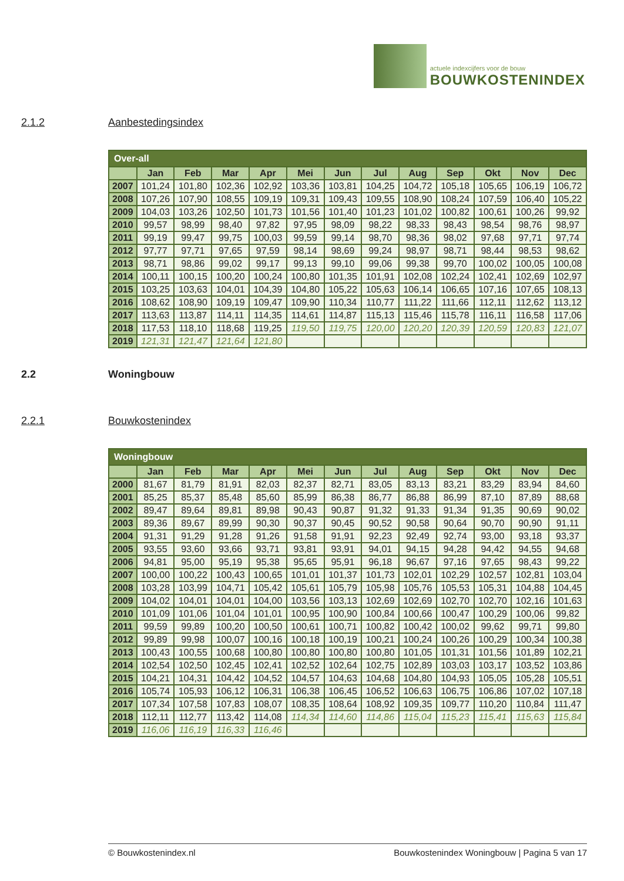actuele indexcijfers voor de bouw
BOUWKOSTENINDEX
2.1.2 Aanbestedingsindex
| Over-all | | | | | | | | | | | | |
| | Jan | Feb | Mar | Apr | Mei | Jun | Jul | Aug | Sep | Okt | Nov | Dec |
| 2007 | 101,24 | 101,80 | 102,36 | 102,92 | 103,36 | 103,81 | 104,25 | 104,72 | 105,18 | 105,65 | 106,19 | 106,72 |
| 2008 | 107,26 | 107,90 | 108,55 | 109,19 | 109,31 | 109,43 | 109,55 | 108,90 | 108,24 | 107,59 | 106,40 | 105,22 |
| 2009 | 104,03 | 103,26 | 102,50 | 101,73 | 101,56 | 101,40 | 101,23 | 101,02 | 100,82 | 100,61 | 100,26 | 99,92 |
| 2010 | 99,57 | 98,99 | 98,40 | 97,82 | 97,95 | 98,09 | 98,22 | 98,33 | 98,43 | 98,54 | 98,76 | 98,97 |
| 2011 | 99,19 | 99,47 | 99,75 | 100,03 | 99,59 | 99,14 | 98,70 | 98,36 | 98,02 | 97,68 | 97,71 | 97,74 |
| 2012 | 97,77 | 97,71 | 97,65 | 97,59 | 98,14 | 98,69 | 99,24 | 98,97 | 98,71 | 98,44 | 98,53 | 98,62 |
| 2013 | 98,71 | 98,86 | 99,02 | 99,17 | 99,13 | 99,10 | 99,06 | 99,38 | 99,70 | 100,02 | 100,05 | 100,08 |
| 2014 | 100,11 | 100,15 | 100,20 | 100,24 | 100,80 | 101,35 | 101,91 | 102,08 | 102,24 | 102,41 | 102,69 | 102,97 |
| 2015 | 103,25 | 103,63 | 104,01 | 104,39 | 104,80 | 105,22 | 105,63 | 106,14 | 106,65 | 107,16 | 107,65 | 108,13 |
| 2016 | 108,62 | 108,90 | 109,19 | 109,47 | 109,90 | 110,34 | 110,77 | 111,22 | 111,66 | 112,11 | 112,62 | 113,12 |
| 2017 | 113,63 | 113,87 | 114,11 | 114,35 | 114,61 | 114,87 | 115,13 | 115,46 | 115,78 | 116,11 | 116,58 | 117,06 |
| 2018 | 117,53 | 118,10 | 118,68 | 119,25 | 119,50 | 119,75 | 120,00 | 120,20 | 120,39 | 120,59 | 120,83 | 121,07 |
| 2019 | 121,31 | 121,47 | 121,64 | 121,80 | | | | | | | | |
2.2 Woningbouw
2.2.1 Bouwkostenindex
| Woningbouw | | | | | | | | | | | | |
| | Jan | Feb | Mar | Apr | Mei | Jun | Jul | Aug | Sep | Okt | Nov | Dec |
| 2000 | 81,67 | 81,79 | 81,91 | 82,03 | 82,37 | 82,71 | 83,05 | 83,13 | 83,21 | 83,29 | 83,94 | 84,60 |
| 2001 | 85,25 | 85,37 | 85,48 | 85,60 | 85,99 | 86,38 | 86,77 | 86,88 | 86,99 | 87,10 | 87,89 | 88,68 |
| 2002 | 89,47 | 89,64 | 89,81 | 89,98 | 90,43 | 90,87 | 91,32 | 91,33 | 91,34 | 91,35 | 90,69 | 90,02 |
| 2003 | 89,36 | 89,67 | 89,99 | 90,30 | 90,37 | 90,45 | 90,52 | 90,58 | 90,64 | 90,70 | 90,90 | 91,11 |
| 2004 | 91,31 | 91,29 | 91,28 | 91,26 | 91,58 | 91,91 | 92,23 | 92,49 | 92,74 | 93,00 | 93,18 | 93,37 |
| 2005 | 93,55 | 93,60 | 93,66 | 93,71 | 93,81 | 93,91 | 94,01 | 94,15 | 94,28 | 94,42 | 94,55 | 94,68 |
| 2006 | 94,81 | 95,00 | 95,19 | 95,38 | 95,65 | 95,91 | 96,18 | 96,67 | 97,16 | 97,65 | 98,43 | 99,22 |
| 2007 | 100,00 | 100,22 | 100,43 | 100,65 | 101,01 | 101,37 | 101,73 | 102,01 | 102,29 | 102,57 | 102,81 | 103,04 |
| 2008 | 103,28 | 103,99 | 104,71 | 105,42 | 105,61 | 105,79 | 105,98 | 105,76 | 105,53 | 105,31 | 104,88 | 104,45 |
| 2009 | 104,02 | 104,01 | 104,01 | 104,00 | 103,56 | 103,13 | 102,69 | 102,69 | 102,70 | 102,70 | 102,16 | 101,63 |
| 2010 | 101,09 | 101,06 | 101,04 | 101,01 | 100,95 | 100,90 | 100,84 | 100,66 | 100,47 | 100,29 | 100,06 | 99,82 |
| 2011 | 99,59 | 99,89 | 100,20 | 100,50 | 100,61 | 100,71 | 100,82 | 100,42 | 100,02 | 99,62 | 99,71 | 99,80 |
| 2012 | 99,89 | 99,98 | 100,07 | 100,16 | 100,18 | 100,19 | 100,21 | 100,24 | 100,26 | 100,29 | 100,34 | 100,38 |
| 2013 | 100,43 | 100,55 | 100,68 | 100,80 | 100,80 | 100,80 | 100,80 | 101,05 | 101,31 | 101,56 | 101,89 | 102,21 |
| 2014 | 102,54 | 102,50 | 102,45 | 102,41 | 102,52 | 102,64 | 102,75 | 102,89 | 103,03 | 103,17 | 103,52 | 103,86 |
| 2015 | 104,21 | 104,31 | 104,42 | 104,52 | 104,57 | 104,63 | 104,68 | 104,80 | 104,93 | 105,05 | 105,28 | 105,51 |
| 2016 | 105,74 | 105,93 | 106,12 | 106,31 | 106,38 | 106,45 | 106,52 | 106,63 | 106,75 | 106,86 | 107,02 | 107,18 |
| 2017 | 107,34 | 107,58 | 107,83 | 108,07 | 108,35 | 108,64 | 108,92 | 109,35 | 109,77 | 110,20 | 110,84 | 111,47 |
| 2018 | 112,11 | 112,77 | 113,42 | 114,08 | 114,34 | 114,60 | 114,86 | 115,04 | 115,23 | 115,41 | 115,63 | 115,84 |
| 2019 | 116,06 | 116,19 | 116,33 | 116,46 | | | | | | | | |
© Bouwkostenindex.nl Bouwkostenindex Woningbouw | Pagina 5 van 17